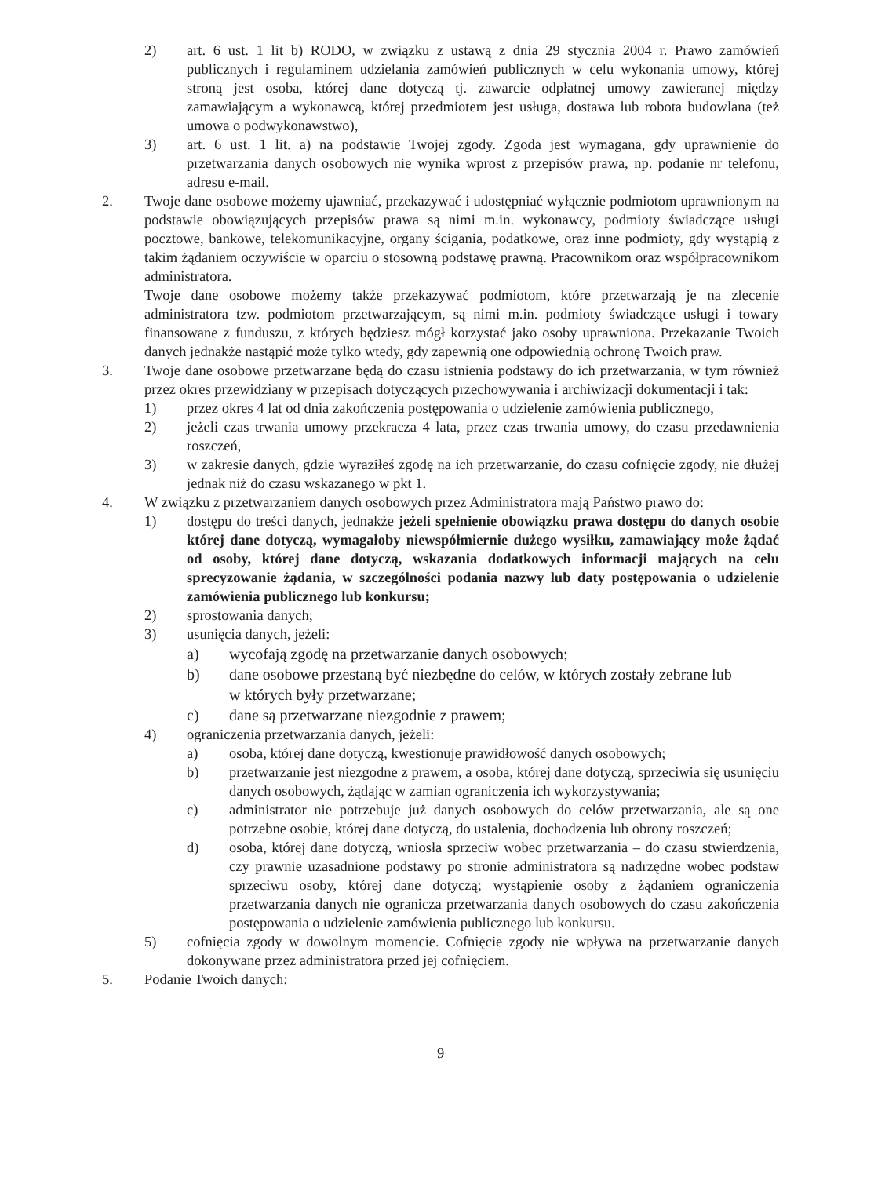2) art. 6 ust. 1 lit b) RODO, w związku z ustawą z dnia 29 stycznia 2004 r. Prawo zamówień publicznych i regulaminem udzielania zamówień publicznych w celu wykonania umowy, której stroną jest osoba, której dane dotyczą tj. zawarcie odpłatnej umowy zawieranej między zamawiającym a wykonawcą, której przedmiotem jest usługa, dostawa lub robota budowlana (też umowa o podwykonawstwo),
3) art. 6 ust. 1 lit. a) na podstawie Twojej zgody. Zgoda jest wymagana, gdy uprawnienie do przetwarzania danych osobowych nie wynika wprost z przepisów prawa, np. podanie nr telefonu, adresu e-mail.
2. Twoje dane osobowe możemy ujawniać, przekazywać i udostępniać wyłącznie podmiotom uprawnionym na podstawie obowiązujących przepisów prawa są nimi m.in. wykonawcy, podmioty świadczące usługi pocztowe, bankowe, telekomunikacyjne, organy ścigania, podatkowe, oraz inne podmioty, gdy wystąpią z takim żądaniem oczywiście w oparciu o stosowną podstawę prawną. Pracownikom oraz współpracownikom administratora.
Twoje dane osobowe możemy także przekazywać podmiotom, które przetwarzają je na zlecenie administratora tzw. podmiotom przetwarzającym, są nimi m.in. podmioty świadczące usługi i towary finansowane z funduszu, z których będziesz mógł korzystać jako osoby uprawniona. Przekazanie Twoich danych jednakże nastąpić może tylko wtedy, gdy zapewnią one odpowiednią ochronę Twoich praw.
3. Twoje dane osobowe przetwarzane będą do czasu istnienia podstawy do ich przetwarzania, w tym również przez okres przewidziany w przepisach dotyczących przechowywania i archiwizacji dokumentacji i tak:
1) przez okres 4 lat od dnia zakończenia postępowania o udzielenie zamówienia publicznego,
2) jeżeli czas trwania umowy przekracza 4 lata, przez czas trwania umowy, do czasu przedawnienia roszczeń,
3) w zakresie danych, gdzie wyraziłeś zgodę na ich przetwarzanie, do czasu cofnięcie zgody, nie dłużej jednak niż do czasu wskazanego w pkt 1.
4. W związku z przetwarzaniem danych osobowych przez Administratora mają Państwo prawo do:
1) dostępu do treści danych, jednakże jeżeli spełnienie obowiązku prawa dostępu do danych osobie której dane dotyczą, wymagałoby niewspółmiernie dużego wysiłku, zamawiający może żądać od osoby, której dane dotyczą, wskazania dodatkowych informacji mających na celu sprecyzowanie żądania, w szczególności podania nazwy lub daty postępowania o udzielenie zamówienia publicznego lub konkursu;
2) sprostowania danych;
3) usunięcia danych, jeżeli:
a) wycofają zgodę na przetwarzanie danych osobowych;
b) dane osobowe przestaną być niezbędne do celów, w których zostały zebrane lub
w których były przetwarzane;
c) dane są przetwarzane niezgodnie z prawem;
4) ograniczenia przetwarzania danych, jeżeli:
a) osoba, której dane dotyczą, kwestionuje prawidłowość danych osobowych;
b) przetwarzanie jest niezgodne z prawem, a osoba, której dane dotyczą, sprzeciwia się usunięciu danych osobowych, żądając w zamian ograniczenia ich wykorzystywania;
c) administrator nie potrzebuje już danych osobowych do celów przetwarzania, ale są one potrzebne osobie, której dane dotyczą, do ustalenia, dochodzenia lub obrony roszczeń;
d) osoba, której dane dotyczą, wniosła sprzeciw wobec przetwarzania – do czasu stwierdzenia, czy prawnie uzasadnione podstawy po stronie administratora są nadrzędne wobec podstaw sprzeciwu osoby, której dane dotyczą; wystąpienie osoby z żądaniem ograniczenia przetwarzania danych nie ogranicza przetwarzania danych osobowych do czasu zakończenia postępowania o udzielenie zamówienia publicznego lub konkursu.
5) cofnięcia zgody w dowolnym momencie. Cofnięcie zgody nie wpływa na przetwarzanie danych dokonywane przez administratora przed jej cofnięciem.
5. Podanie Twoich danych:
9